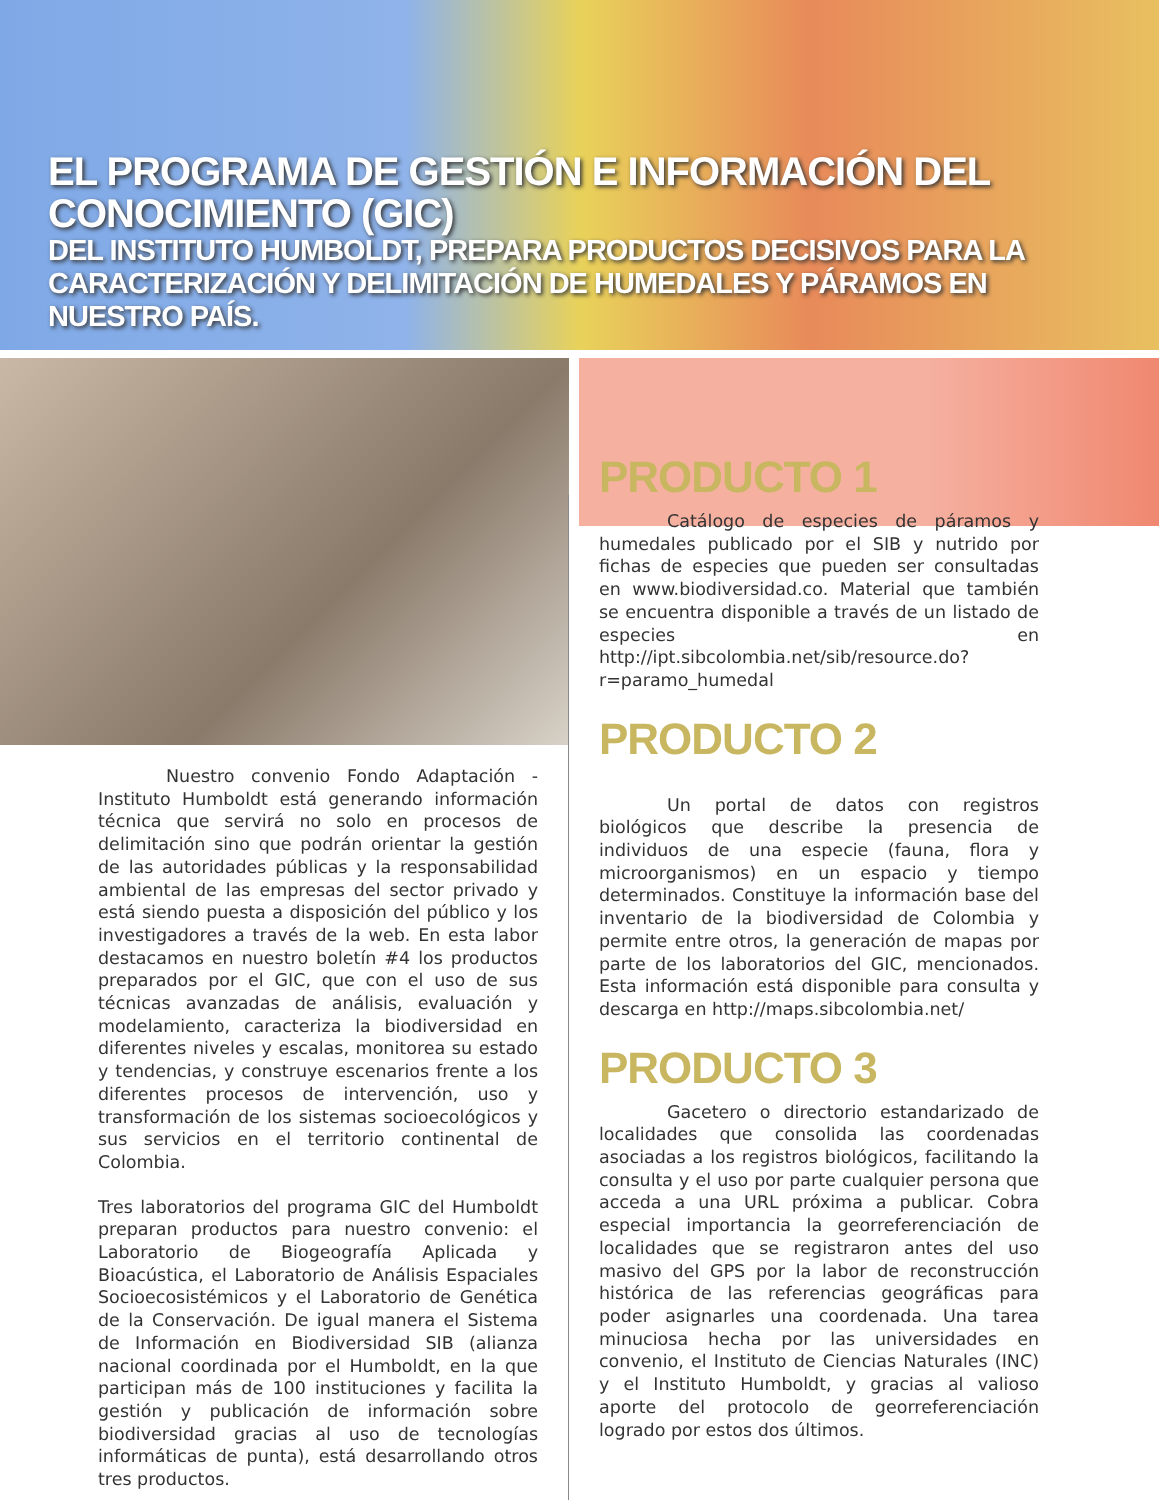EL PROGRAMA DE GESTIÓN E INFORMACIÓN DEL CONOCIMIENTO (GIC)
DEL INSTITUTO HUMBOLDT, PREPARA PRODUCTOS DECISIVOS PARA LA CARACTERIZACIÓN Y DELIMITACIÓN DE HUMEDALES Y PÁRAMOS EN NUESTRO PAÍS.
Nuestro convenio Fondo Adaptación - Instituto Humboldt está generando información técnica que servirá no solo en procesos de delimitación sino que podrán orientar la gestión de las autoridades públicas y la responsabilidad ambiental de las empresas del sector privado y está siendo puesta a disposición del público y los investigadores a través de la web. En esta labor destacamos en nuestro boletín #4 los productos preparados por el GIC, que con el uso de sus técnicas avanzadas de análisis, evaluación y modelamiento, caracteriza la biodiversidad en diferentes niveles y escalas, monitorea su estado y tendencias, y construye escenarios frente a los diferentes procesos de intervención, uso y transformación de los sistemas socioecológicos y sus servicios en el territorio continental de Colombia.
Tres laboratorios del programa GIC del Humboldt preparan productos para nuestro convenio: el Laboratorio de Biogeografía Aplicada y Bioacústica, el Laboratorio de Análisis Espaciales Socioecosistémicos y el Laboratorio de Genética de la Conservación. De igual manera el Sistema de Información en Biodiversidad SIB (alianza nacional coordinada por el Humboldt, en la que participan más de 100 instituciones y facilita la gestión y publicación de información sobre biodiversidad gracias al uso de tecnologías informáticas de punta), está desarrollando otros tres productos.
PRODUCTO 1
Catálogo de especies de páramos y humedales publicado por el SIB y nutrido por fichas de especies que pueden ser consultadas en www.biodiversidad.co. Material que también se encuentra disponible a través de un listado de especies en http://ipt.sibcolombia.net/sib/resource.do?r=paramo_humedal
PRODUCTO 2
Un portal de datos con registros biológicos que describe la presencia de individuos de una especie (fauna, flora y microorganismos) en un espacio y tiempo determinados. Constituye la información base del inventario de la biodiversidad de Colombia y permite entre otros, la generación de mapas por parte de los laboratorios del GIC, mencionados. Esta información está disponible para consulta y descarga en http://maps.sibcolombia.net/
PRODUCTO 3
Gacetero o directorio estandarizado de localidades que consolida las coordenadas asociadas a los registros biológicos, facilitando la consulta y el uso por parte cualquier persona que acceda a una URL próxima a publicar. Cobra especial importancia la georreferenciación de localidades que se registraron antes del uso masivo del GPS por la labor de reconstrucción histórica de las referencias geográficas para poder asignarles una coordenada. Una tarea minuciosa hecha por las universidades en convenio, el Instituto de Ciencias Naturales (INC) y el Instituto Humboldt, y gracias al valioso aporte del protocolo de georreferenciación logrado por estos dos últimos.